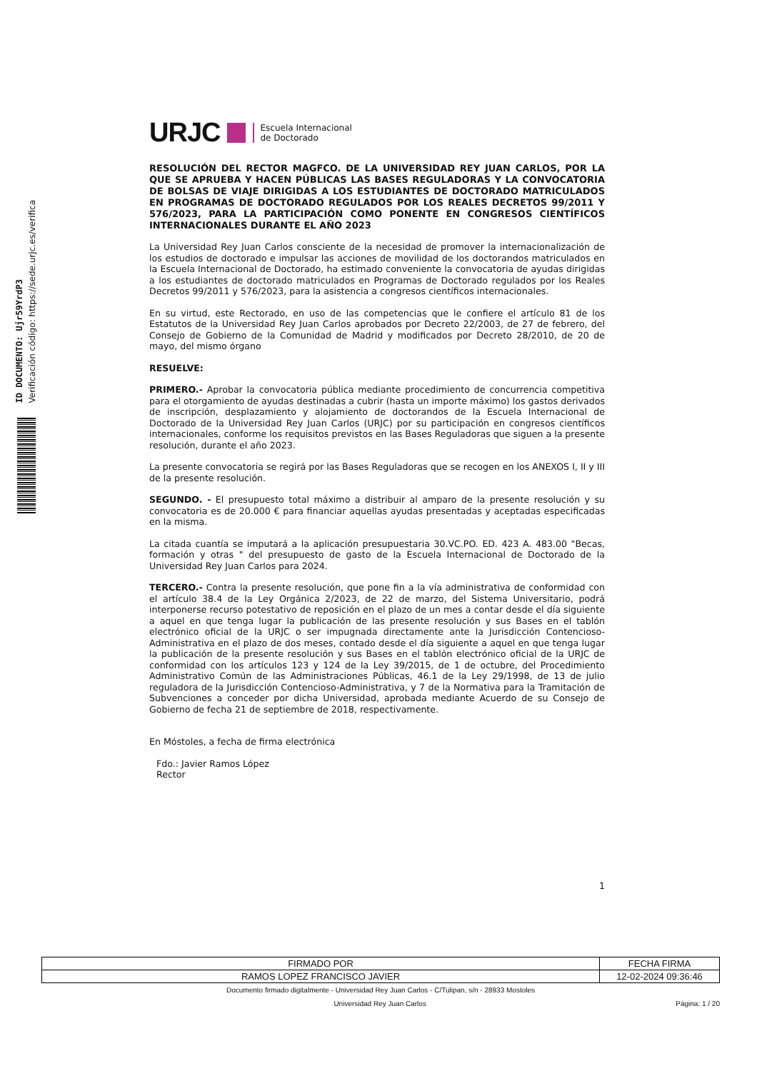ID DOCUMENTO: Ujr59YrdP3
Verificación código: https://sede.urjc.es/verifica
URJC Escuela Internacional
de Doctorado
RESOLUCIÓN DEL RECTOR MAGFCO. DE LA UNIVERSIDAD REY JUAN CARLOS, POR LA QUE SE APRUEBA Y HACEN PÚBLICAS LAS BASES REGULADORAS Y LA CONVOCATORIA DE BOLSAS DE VIAJE DIRIGIDAS A LOS ESTUDIANTES DE DOCTORADO MATRICULADOS EN PROGRAMAS DE DOCTORADO REGULADOS POR LOS REALES DECRETOS 99/2011 Y 576/2023, PARA LA PARTICIPACIÓN COMO PONENTE EN CONGRESOS CIENTÍFICOS INTERNACIONALES DURANTE EL AÑO 2023
La Universidad Rey Juan Carlos consciente de la necesidad de promover la internacionalización de los estudios de doctorado e impulsar las acciones de movilidad de los doctorandos matriculados en la Escuela Internacional de Doctorado, ha estimado conveniente la convocatoria de ayudas dirigidas a los estudiantes de doctorado matriculados en Programas de Doctorado regulados por los Reales Decretos 99/2011 y 576/2023, para la asistencia a congresos científicos internacionales.
En su virtud, este Rectorado, en uso de las competencias que le confiere el artículo 81 de los Estatutos de la Universidad Rey Juan Carlos aprobados por Decreto 22/2003, de 27 de febrero, del Consejo de Gobierno de la Comunidad de Madrid y modificados por Decreto 28/2010, de 20 de mayo, del mismo órgano
RESUELVE:
PRIMERO.- Aprobar la convocatoria pública mediante procedimiento de concurrencia competitiva para el otorgamiento de ayudas destinadas a cubrir (hasta un importe máximo) los gastos derivados de inscripción, desplazamiento y alojamiento de doctorandos de la Escuela Internacional de Doctorado de la Universidad Rey Juan Carlos (URJC) por su participación en congresos científicos internacionales, conforme los requisitos previstos en las Bases Reguladoras que siguen a la presente resolución, durante el año 2023.
La presente convocatoria se regirá por las Bases Reguladoras que se recogen en los ANEXOS I, II y III de la presente resolución.
SEGUNDO. - El presupuesto total máximo a distribuir al amparo de la presente resolución y su convocatoria es de 20.000 € para financiar aquellas ayudas presentadas y aceptadas especificadas en la misma.
La citada cuantía se imputará a la aplicación presupuestaria 30.VC.PO. ED. 423 A. 483.00 "Becas, formación y otras " del presupuesto de gasto de la Escuela Internacional de Doctorado de la Universidad Rey Juan Carlos para 2024.
TERCERO.- Contra la presente resolución, que pone fin a la vía administrativa de conformidad con el artículo 38.4 de la Ley Orgánica 2/2023, de 22 de marzo, del Sistema Universitario, podrá interponerse recurso potestativo de reposición en el plazo de un mes a contar desde el día siguiente a aquel en que tenga lugar la publicación de las presente resolución y sus Bases en el tablón electrónico oficial de la URJC o ser impugnada directamente ante la Jurisdicción Contencioso-Administrativa en el plazo de dos meses, contado desde el día siguiente a aquel en que tenga lugar la publicación de la presente resolución y sus Bases en el tablón electrónico oficial de la URJC de conformidad con los artículos 123 y 124 de la Ley 39/2015, de 1 de octubre, del Procedimiento Administrativo Común de las Administraciones Públicas, 46.1 de la Ley 29/1998, de 13 de julio reguladora de la Jurisdicción Contencioso-Administrativa, y 7 de la Normativa para la Tramitación de Subvenciones a conceder por dicha Universidad, aprobada mediante Acuerdo de su Consejo de Gobierno de fecha 21 de septiembre de 2018, respectivamente.
En Móstoles, a fecha de firma electrónica
Fdo.: Javier Ramos López
Rector
1
| FIRMADO POR | FECHA FIRMA |
| --- | --- |
| RAMOS LOPEZ FRANCISCO JAVIER | 12-02-2024 09:36:46 |
Documento firmado digitalmente - Universidad Rey Juan Carlos - C/Tulipan, s/n - 28933 Mostoles
Universidad Rey Juan Carlos Página: 1 / 20